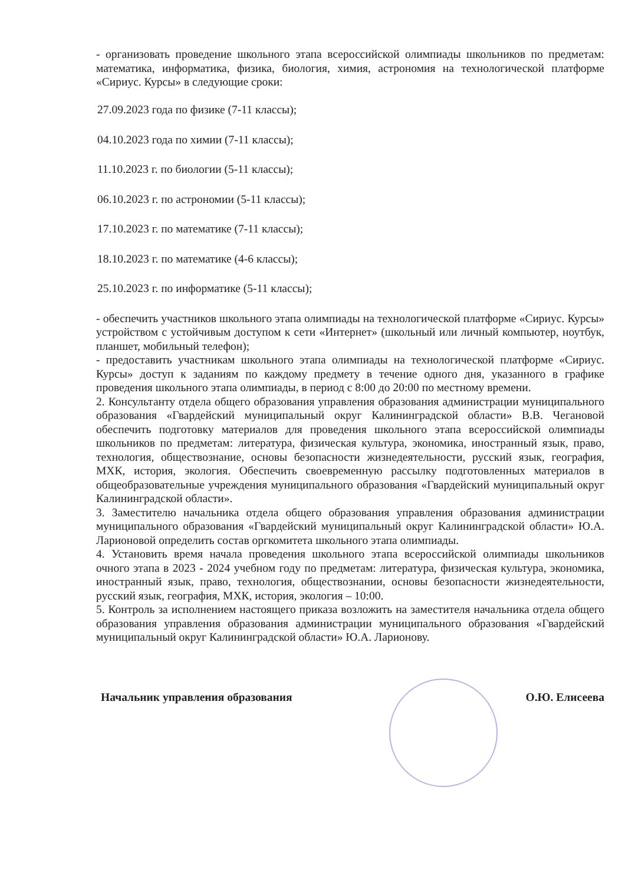- организовать проведение школьного этапа всероссийской олимпиады школьников по предметам: математика, информатика, физика, биология, химия, астрономия на технологической платформе «Сириус. Курсы» в следующие сроки:
27.09.2023 года по физике (7-11 классы);
04.10.2023 года по химии (7-11 классы);
11.10.2023 г. по биологии (5-11 классы);
06.10.2023 г. по астрономии (5-11 классы);
17.10.2023 г. по математике (7-11 классы);
18.10.2023 г. по математике (4-6 классы);
25.10.2023 г. по информатике (5-11 классы);
- обеспечить участников школьного этапа олимпиады на технологической платформе «Сириус. Курсы» устройством с устойчивым доступом к сети «Интернет» (школьный или личный компьютер, ноутбук, планшет, мобильный телефон);
- предоставить участникам школьного этапа олимпиады на технологической платформе «Сириус. Курсы» доступ к заданиям по каждому предмету в течение одного дня, указанного в графике проведения школьного этапа олимпиады, в период с 8:00 до 20:00 по местному времени.
2. Консультанту отдела общего образования управления образования администрации муниципального образования «Гвардейский муниципальный округ Калининградской области» В.В. Чегановой обеспечить подготовку материалов для проведения школьного этапа всероссийской олимпиады школьников по предметам: литература, физическая культура, экономика, иностранный язык, право, технология, обществознание, основы безопасности жизнедеятельности, русский язык, география, МХК, история, экология. Обеспечить своевременную рассылку подготовленных материалов в общеобразовательные учреждения муниципального образования «Гвардейский муниципальный округ Калининградской области».
3. Заместителю начальника отдела общего образования управления образования администрации муниципального образования «Гвардейский муниципальный округ Калининградской области» Ю.А. Ларионовой определить состав оргкомитета школьного этапа олимпиады.
4. Установить время начала проведения школьного этапа всероссийской олимпиады школьников очного этапа в 2023 - 2024 учебном году по предметам: литература, физическая культура, экономика, иностранный язык, право, технология, обществознании, основы безопасности жизнедеятельности, русский язык, география, МХК, история, экология – 10:00.
5. Контроль за исполнением настоящего приказа возложить на заместителя начальника отдела общего образования управления образования администрации муниципального образования «Гвардейский муниципальный округ Калининградской области» Ю.А. Ларионову.
Начальник управления образования О.Ю. Елисеева